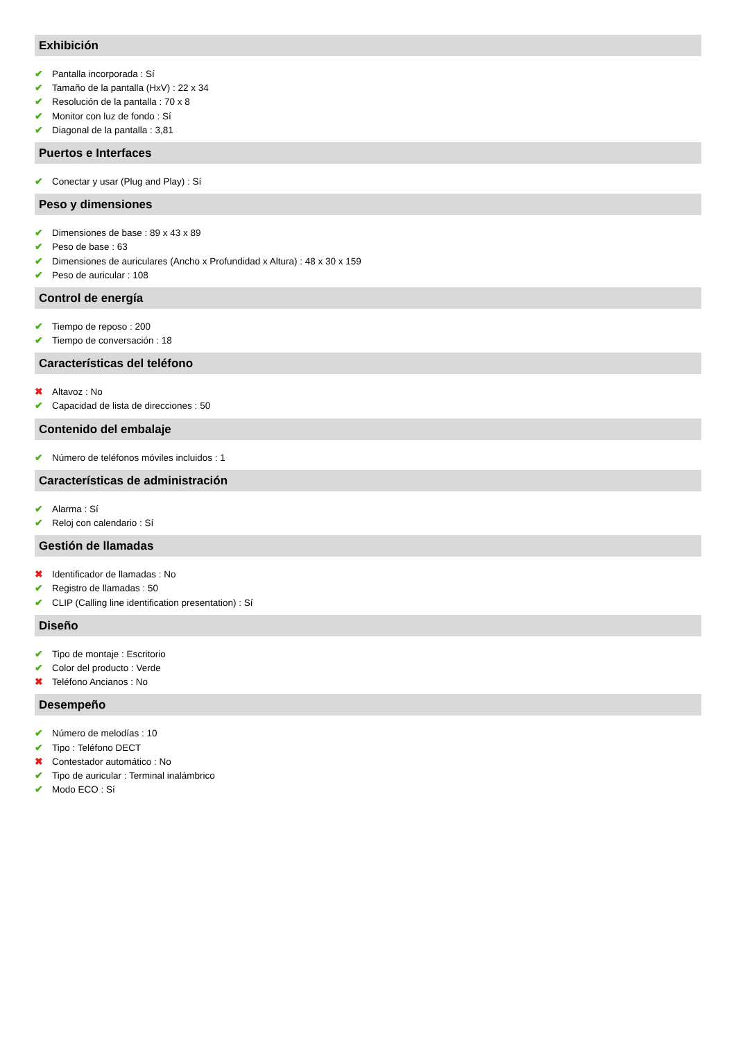Exhibición
✔ Pantalla incorporada : Sí
✔ Tamaño de la pantalla (HxV) : 22 x 34
✔ Resolución de la pantalla : 70 x 8
✔ Monitor con luz de fondo : Sí
✔ Diagonal de la pantalla : 3,81
Puertos e Interfaces
✔ Conectar y usar (Plug and Play) : Sí
Peso y dimensiones
✔ Dimensiones de base : 89 x 43 x 89
✔ Peso de base : 63
✔ Dimensiones de auriculares (Ancho x Profundidad x Altura) : 48 x 30 x 159
✔ Peso de auricular : 108
Control de energía
✔ Tiempo de reposo : 200
✔ Tiempo de conversación : 18
Características del teléfono
✖ Altavoz : No
✔ Capacidad de lista de direcciones : 50
Contenido del embalaje
✔ Número de teléfonos móviles incluidos : 1
Características de administración
✔ Alarma : Sí
✔ Reloj con calendario : Sí
Gestión de llamadas
✖ Identificador de llamadas : No
✔ Registro de llamadas : 50
✔ CLIP (Calling line identification presentation) : Sí
Diseño
✔ Tipo de montaje : Escritorio
✔ Color del producto : Verde
✖ Teléfono Ancianos : No
Desempeño
✔ Número de melodías : 10
✔ Tipo : Teléfono DECT
✖ Contestador automático : No
✔ Tipo de auricular : Terminal inalámbrico
✔ Modo ECO : Sí